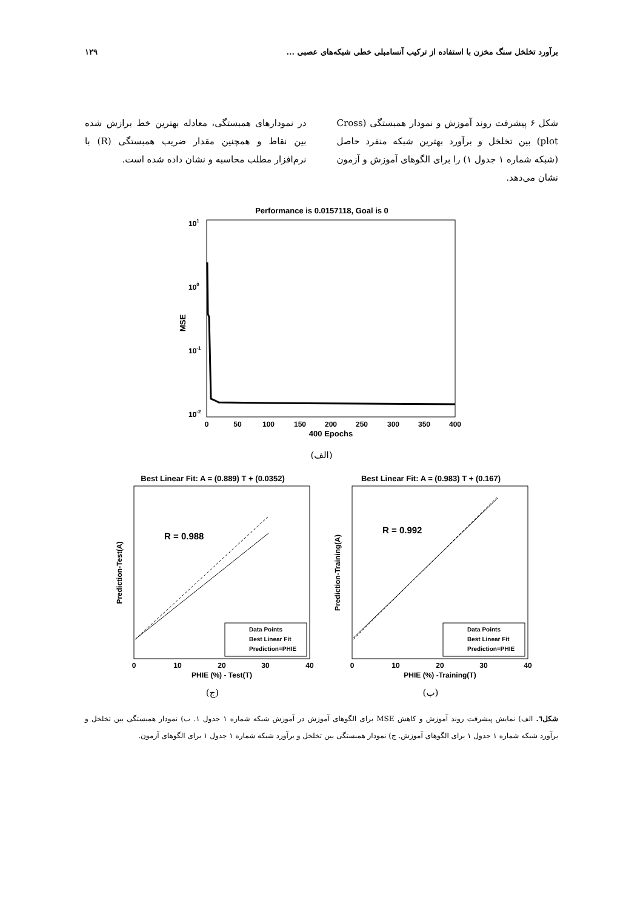برآورد تخلخل سنگ مخزن با استفاده از ترکیب آنسامبلی خطی شبکه‌های عصبی ... ۱۲۹
شکل ۶ پیشرفت روند آموزش و نمودار همبستگی (Cross plot) بین تخلخل و برآورد بهترین شبکه منفرد حاصل (شبکه شماره ۱ جدول ۱) را برای الگوهای آموزش و آزمون نشان می‌دهد.
در نمودارهای همبستگی، معادله بهترین خط برازش شده بین نقاط و همچنین مقدار ضریب همبستگی (R) با نرم‌افزار مطلب محاسبه و نشان داده شده است.
Performance is 0.0157118, Goal is 0
101
100
10-1
10-2
MSE
0
50
100
150
200
250
300
350
400
400 Epochs
(الف)
Best Linear Fit: A = (0.889) T + (0.0352)
R = 0.988
Data Points
Best Linear Fit
Prediction=PHIE
Prediction-Test(A)
0
10
20
30
40
PHIE (%) - Test(T)
(ج)
Best Linear Fit: A = (0.983) T + (0.167)
R = 0.992
Data Points
Best Linear Fit
Prediction=PHIE
Prediction-Training(A)
0
10
20
30
40
PHIE (%) -Training(T)
(ب)
شکل٦. الف) نمایش پیشرفت روند آموزش و کاهش MSE برای الگوهای آموزش در آموزش شبکه شماره ۱ جدول ۱. ب) نمودار همبستگی بین تخلخل و برآورد شبکه شماره ۱ جدول ۱ برای الگوهای آموزش. ج) نمودار همبستگی بین تخلخل و برآورد شبکه شماره ۱ جدول ۱ برای الگوهای آزمون.